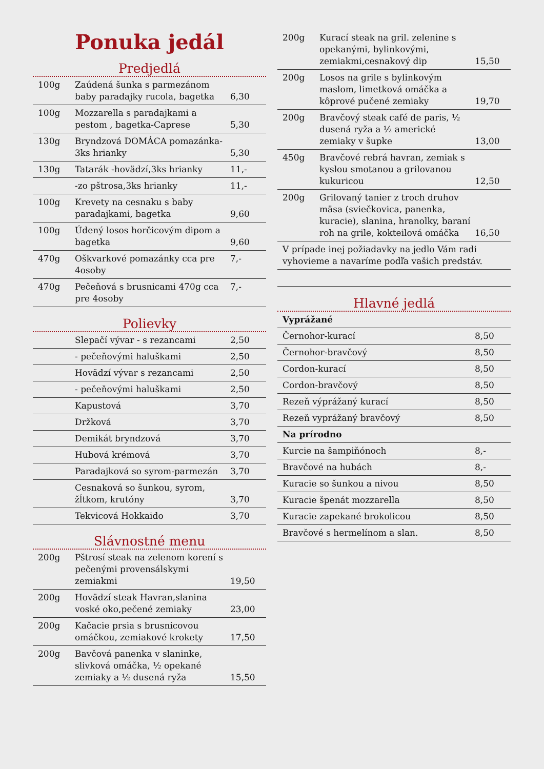Ponuka jedál
Predjedlá
| 100g | Zaúdená šunka s parmezánom baby paradajky rucola, bagetka | 6,30 |
| 100g | Mozzarella s paradajkami a pestom , bagetka-Caprese | 5,30 |
| 130g | Bryndzová DOMÁCA pomazánka-3ks hrianky | 5,30 |
| 130g | Tatarák -hovädzí,3ks hrianky | 11,- |
| | -zo pštrosa,3ks hrianky | 11,- |
| 100g | Krevety na cesnaku s baby paradajkami, bagetka | 9,60 |
| 100g | Údený losos horčicovým dipom a bagetka | 9,60 |
| 470g | Oškvarkové pomazánky cca pre 4osoby | 7,- |
| 470g | Pečeňová s brusnicami 470g cca pre 4osoby | 7,- |
Polievky
| | Slepačí vývar - s rezancami | 2,50 |
| | - pečeňovými haluškami | 2,50 |
| | Hovädzí vývar s rezancami | 2,50 |
| | - pečeňovými haluškami | 2,50 |
| | Kapustová | 3,70 |
| | Držková | 3,70 |
| | Demikát bryndzová | 3,70 |
| | Hubová krémová | 3,70 |
| | Paradajková so syrom-parmezán | 3,70 |
| | Cesnaková so šunkou, syrom, žĺtkom, krutóny | 3,70 |
| | Tekvicová Hokkaido | 3,70 |
Slávnostné menu
| 200g | Pštrosí steak na zelenom korení s pečenými provensálskymi zemiakmi | 19,50 |
| 200g | Hovädzí steak Havran,slanina voské oko,pečené zemiaky | 23,00 |
| 200g | Kačacie prsia s brusnicovou omáčkou, zemiakové krokety | 17,50 |
| 200g | Bavčová panenka v slaninke, slivková omáčka, ½ opekané zemiaky a ½ dusená ryža | 15,50 |
| 200g | Kurací steak na gril. zelenine s opekanými, bylinkovými, zemiakmi,cesnakový dip | 15,50 |
| 200g | Losos na grile s bylinkovým maslom, limetková omáčka a kôprové pučené zemiaky | 19,70 |
| 200g | Bravčový steak café de paris, ½ dusená ryža a ½ americké zemiaky v šupke | 13,00 |
| 450g | Bravčové rebrá havran, zemiak s kyslou smotanou a grilovanou kukuricou | 12,50 |
| 200g | Grilovaný tanier z troch druhov mäsa (sviečkovica, panenka, kuracie), slanina, hranolky, baraní roh na grile, kokteilová omáčka | 16,50 |
| V prípade inej požiadavky na jedlo Vám radi vyhovieme a navaríme podľa vašich predstáv. | | |
Hlavné jedlá
| Vyprážané | |
| Černohor-kurací | 8,50 |
| Černohor-bravčový | 8,50 |
| Cordon-kurací | 8,50 |
| Cordon-bravčový | 8,50 |
| Rezeň výprážaný kurací | 8,50 |
| Rezeň vyprážaný bravčový | 8,50 |
| Na prírodno | |
| Kurcie na šampiňónoch | 8,- |
| Bravčové na hubách | 8,- |
| Kuracie so šunkou a nivou | 8,50 |
| Kuracie špenát mozzarella | 8,50 |
| Kuracie zapekané brokolicou | 8,50 |
| Bravčové s hermelínom a slan. | 8,50 |